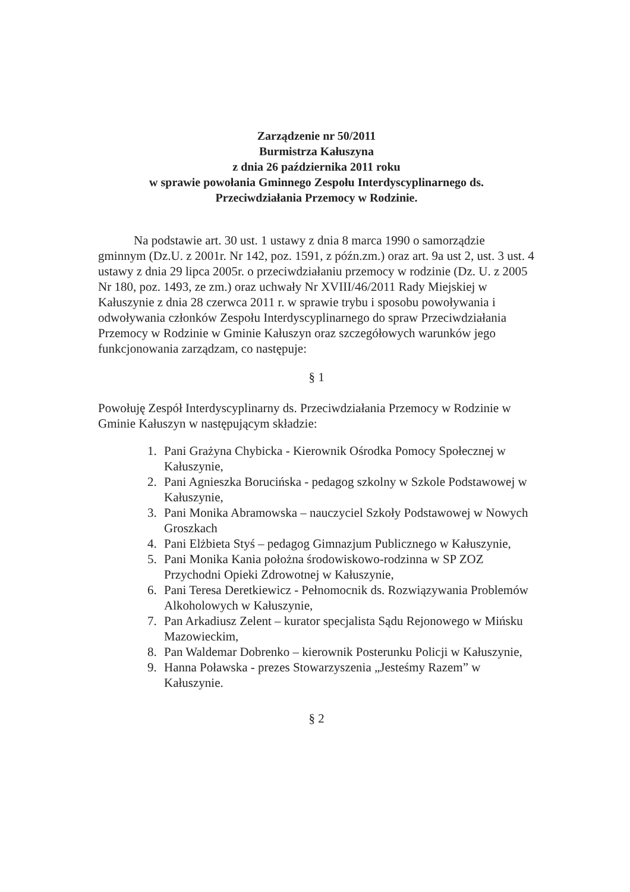Zarządzenie nr 50/2011
Burmistrza Kałuszyna
z dnia 26 października 2011 roku
w sprawie powołania Gminnego Zespołu Interdyscyplinarnego ds.
Przeciwdziałania Przemocy w Rodzinie.
Na podstawie art. 30 ust. 1 ustawy z dnia 8 marca 1990 o samorządzie gminnym (Dz.U. z 2001r. Nr 142, poz. 1591, z późn.zm.) oraz art. 9a ust 2, ust. 3 ust. 4 ustawy z dnia 29 lipca 2005r. o przeciwdziałaniu przemocy w rodzinie (Dz. U. z 2005 Nr 180, poz. 1493, ze zm.) oraz uchwały Nr XVIII/46/2011 Rady Miejskiej w Kałuszynie z dnia 28 czerwca 2011 r. w sprawie trybu i sposobu powoływania i odwoływania członków Zespołu Interdyscyplinarnego do spraw Przeciwdziałania Przemocy w Rodzinie w Gminie Kałuszyn oraz szczegółowych warunków jego funkcjonowania zarządzam, co następuje:
§ 1
Powołuję Zespół Interdyscyplinarny ds. Przeciwdziałania Przemocy w Rodzinie w Gminie Kałuszyn w następującym składzie:
1. Pani Grażyna Chybicka - Kierownik Ośrodka Pomocy Społecznej w Kałuszynie,
2. Pani Agnieszka Borucińska - pedagog szkolny w Szkole Podstawowej w Kałuszynie,
3. Pani Monika Abramowska – nauczyciel Szkoły Podstawowej w Nowych Groszkach
4. Pani Elżbieta Styś – pedagog Gimnazjum Publicznego w Kałuszynie,
5. Pani Monika Kania położna środowiskowo-rodzinna w SP ZOZ Przychodni Opieki Zdrowotnej w Kałuszynie,
6. Pani Teresa Deretkiewicz - Pełnomocnik ds. Rozwiązywania Problemów Alkoholowych w Kałuszynie,
7. Pan Arkadiusz Zelent – kurator specjalista Sądu Rejonowego w Mińsku Mazowieckim,
8. Pan Waldemar Dobrenko – kierownik Posterunku Policji w Kałuszynie,
9. Hanna Poławska - prezes Stowarzyszenia „Jesteśmy Razem” w Kałuszynie.
§ 2